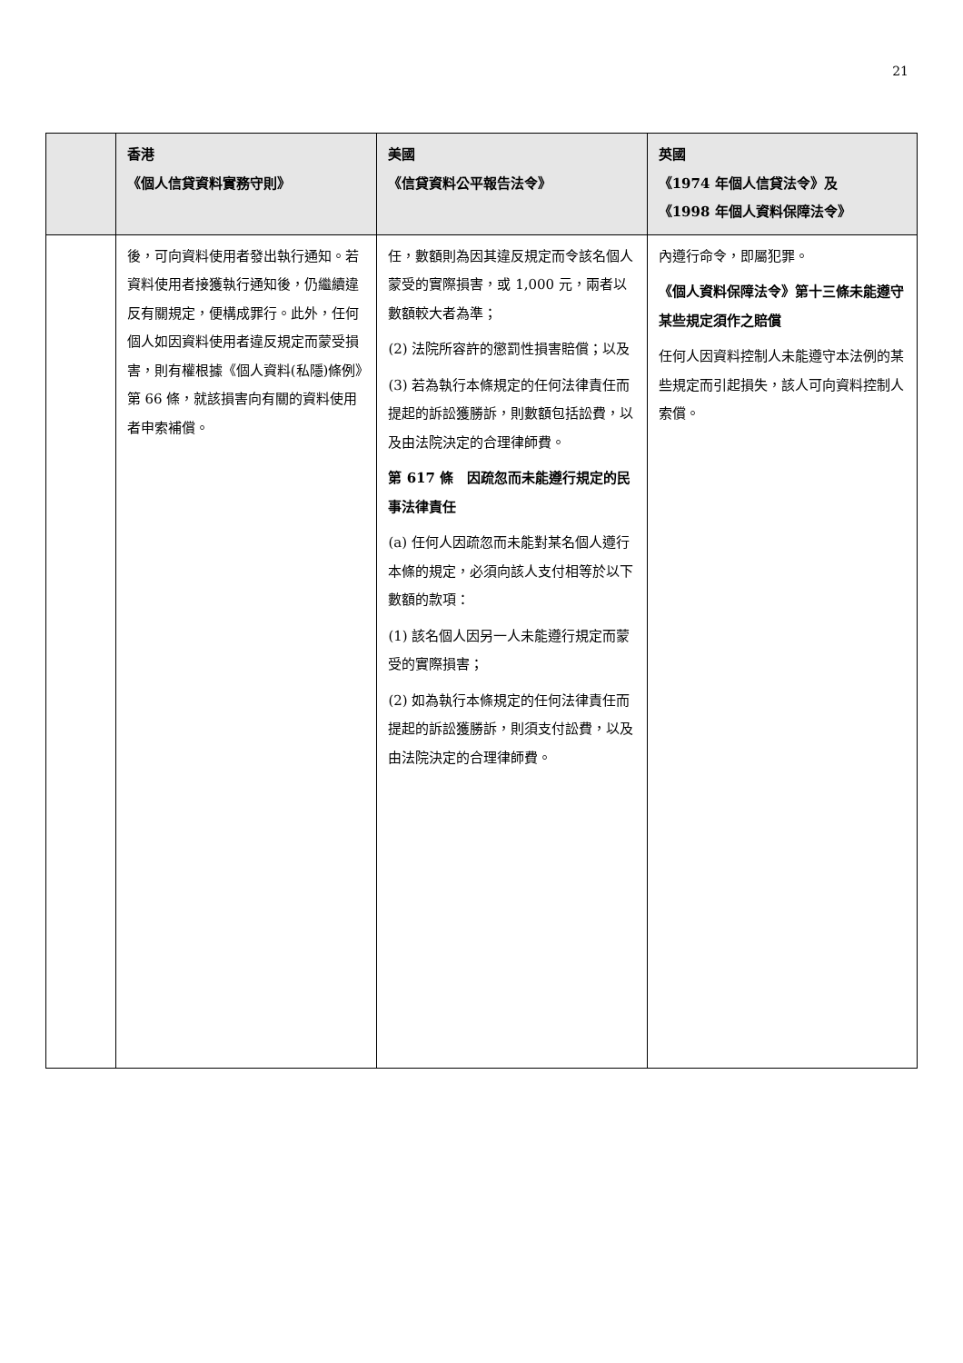21
| | 香港 《個人信貸資料實務守則》 | 美國 《信貸資料公平報告法令》 | 英國 《1974 年個人信貸法令》及 《1998 年個人資料保障法令》 |
| --- | --- | --- | --- |
| | 後，可向資料使用者發出執行通知。若資料使用者接獲執行通知後，仍繼續違反有關規定，便構成罪行。此外，任何個人如因資料使用者違反規定而蒙受損害，則有權根據《個人資料(私隱)條例》第 66 條，就該損害向有關的資料使用者申索補償。 | 任，數額則為因其違反規定而令該名個人蒙受的實際損害，或 1,000 元，兩者以數額較大者為準； (2) 法院所容許的懲罰性損害賠償；以及 (3) 若為執行本條規定的任何法律責任而提起的訴訟獲勝訴，則數額包括訟費，以及由法院決定的合理律師費。 第 617 條 因疏忽而未能遵行規定的民事法律責任 (a) 任何人因疏忽而未能對某名個人遵行本條的規定，必須向該人支付相等於以下數額的款項： (1) 該名個人因另一人未能遵行規定而蒙受的實際損害； (2) 如為執行本條規定的任何法律責任而提起的訴訟獲勝訴，則須支付訟費，以及由法院決定的合理律師費。 | 內遵行命令，即屬犯罪。 《個人資料保障法令》第十三條未能遵守某些規定須作之賠償 任何人因資料控制人未能遵守本法例的某些規定而引起損失，該人可向資料控制人索償。 |